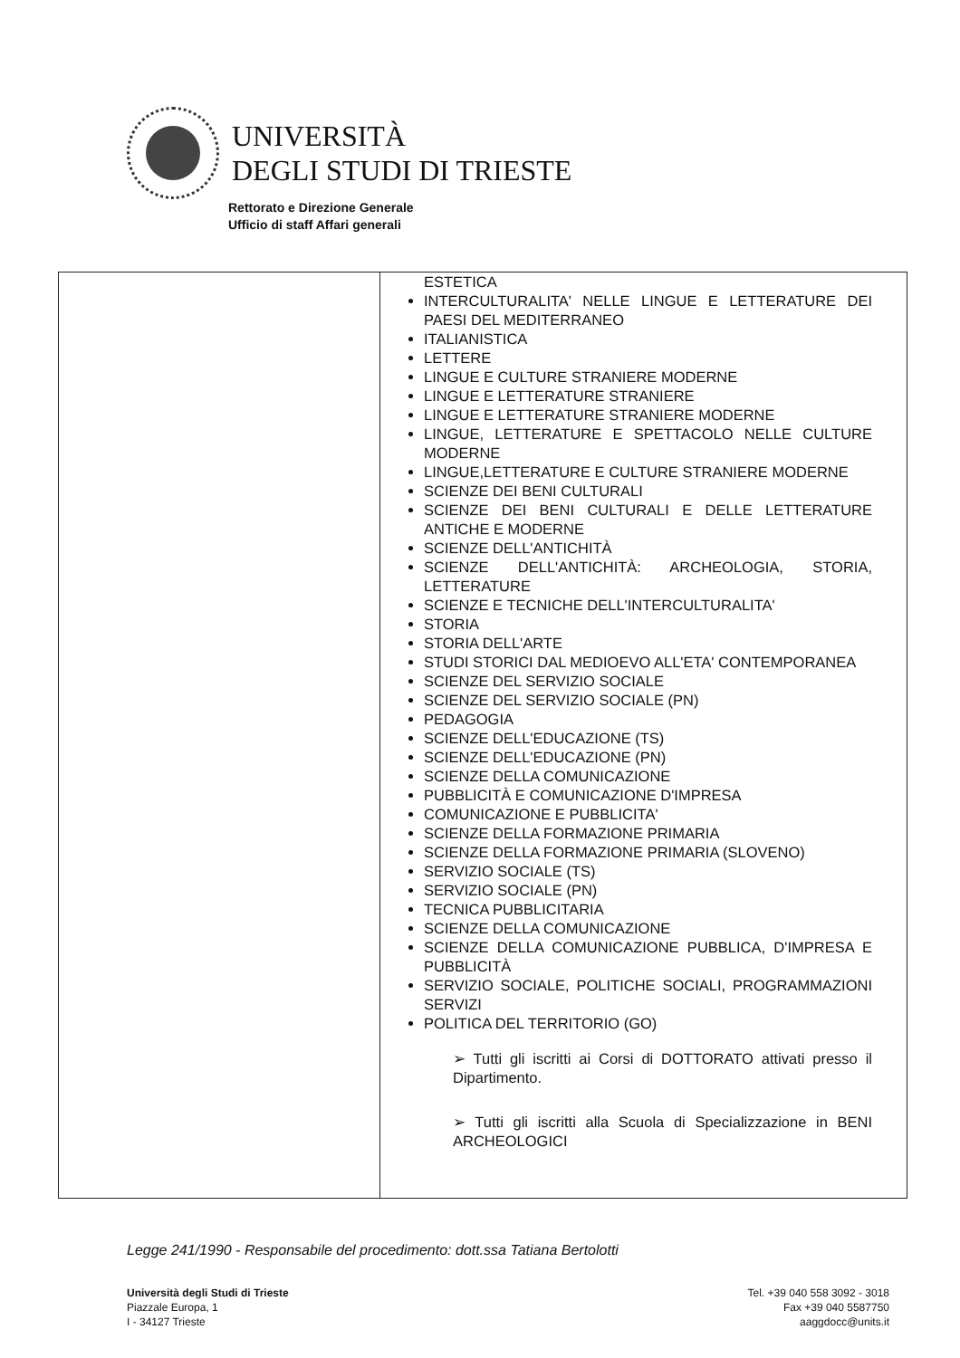UNIVERSITÀ
DEGLI STUDI DI TRIESTE
Rettorato e Direzione Generale
Ufficio di staff Affari generali
| | ESTETICA INTERCULTURALITA' NELLE LINGUE E LETTERATURE DEI PAESI DEL MEDITERRANEO ITALIANISTICA LETTERE LINGUE E CULTURE STRANIERE MODERNE LINGUE E LETTERATURE STRANIERE LINGUE E LETTERATURE STRANIERE MODERNE LINGUE, LETTERATURE E SPETTACOLO NELLE CULTURE MODERNE LINGUE,LETTERATURE E CULTURE STRANIERE MODERNE SCIENZE DEI BENI CULTURALI SCIENZE DEI BENI CULTURALI E DELLE LETTERATURE ANTICHE E MODERNE SCIENZE DELL'ANTICHITÀ SCIENZE DELL'ANTICHITÀ: ARCHEOLOGIA, STORIA, LETTERATURE SCIENZE E TECNICHE DELL'INTERCULTURALITA' STORIA STORIA DELL'ARTE STUDI STORICI DAL MEDIOEVO ALL'ETA' CONTEMPORANEA SCIENZE DEL SERVIZIO SOCIALE SCIENZE DEL SERVIZIO SOCIALE (PN) PEDAGOGIA SCIENZE DELL'EDUCAZIONE (TS) SCIENZE DELL'EDUCAZIONE (PN) SCIENZE DELLA COMUNICAZIONE PUBBLICITÀ E COMUNICAZIONE D'IMPRESA COMUNICAZIONE E PUBBLICITA' SCIENZE DELLA FORMAZIONE PRIMARIA SCIENZE DELLA FORMAZIONE PRIMARIA (SLOVENO) SERVIZIO SOCIALE (TS) SERVIZIO SOCIALE (PN) TECNICA PUBBLICITARIA SCIENZE DELLA COMUNICAZIONE SCIENZE DELLA COMUNICAZIONE PUBBLICA, D'IMPRESA E PUBBLICITÀ SERVIZIO SOCIALE, POLITICHE SOCIALI, PROGRAMMAZIONI SERVIZI POLITICA DEL TERRITORIO (GO) ➢ Tutti gli iscritti ai Corsi di DOTTORATO attivati presso il Dipartimento. ➢ Tutti gli iscritti alla Scuola di Specializzazione in BENI ARCHEOLOGICI |
Legge 241/1990 - Responsabile del procedimento: dott.ssa Tatiana Bertolotti
Università degli Studi di Trieste
Piazzale Europa, 1
I - 34127 Trieste
Tel. +39 040 558 3092 - 3018
Fax +39 040 5587750
aaggdocc@units.it